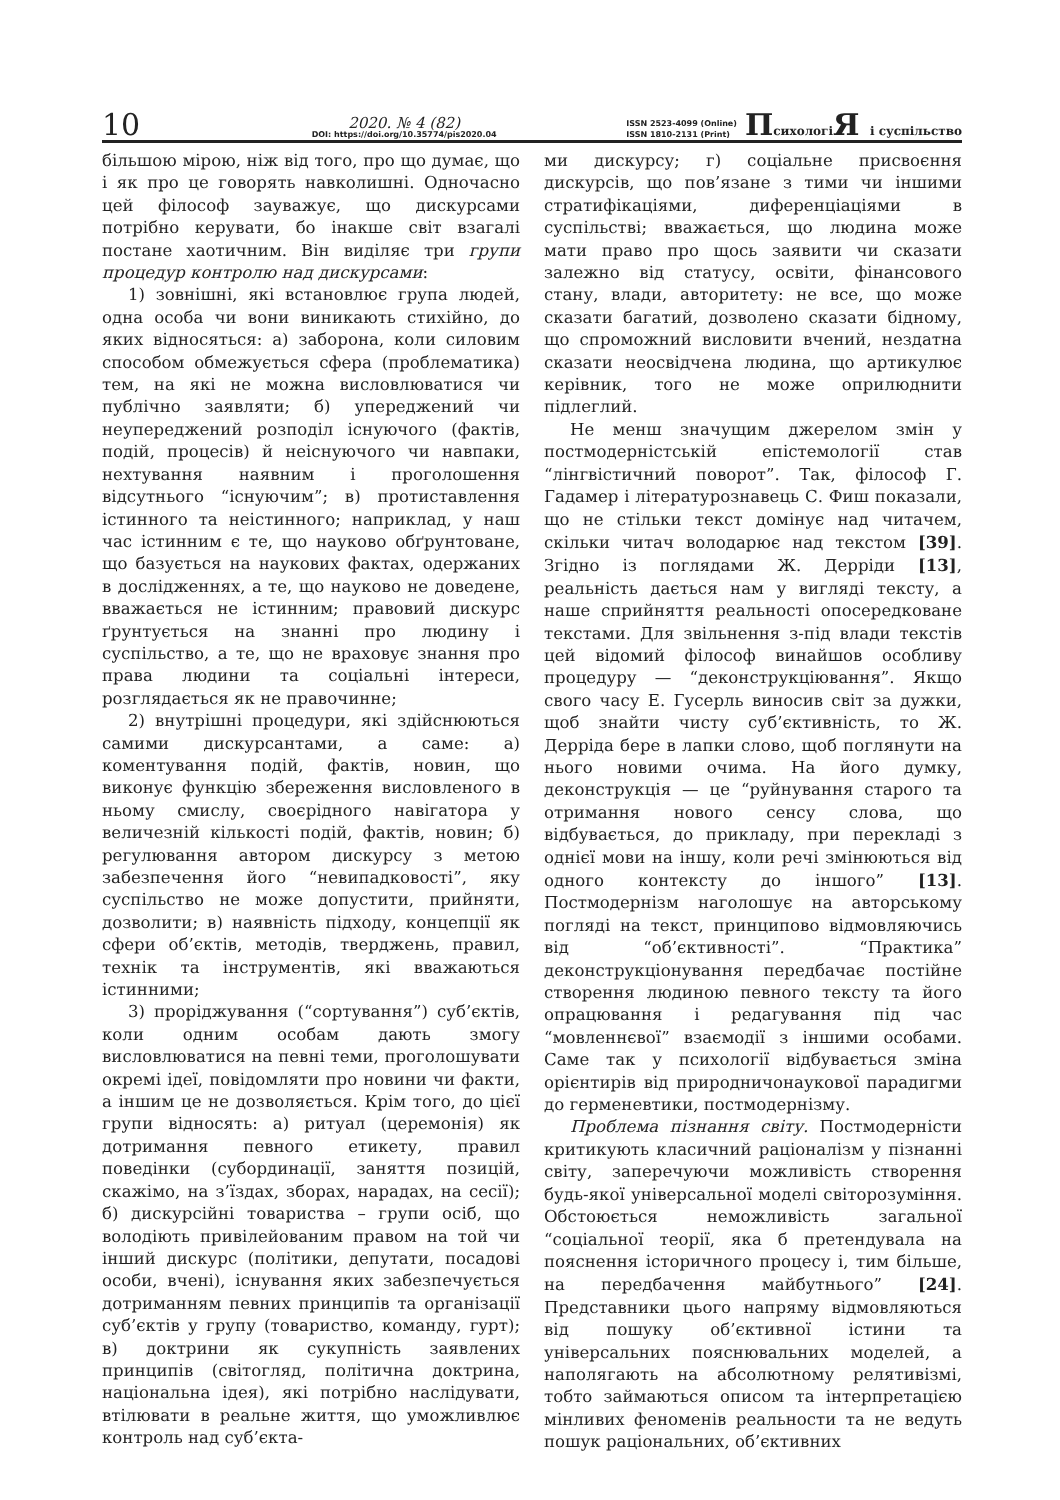10
2020. № 4 (82)
DOI: https://doi.org/10.35774/pis2020.04
ISSN 2523-4099 (Online)
ISSN 1810-2131 (Print)
Психологі Я і суспільство
більшою мірою, ніж від того, про що думає, що і як про це говорять навколишні. Одночасно цей філософ зауважує, що дискурсами потрібно керувати, бо інакше світ взагалі постане хаотичним. Він виділяє три групи процедур контролю над дискурсами:
1) зовнішні, які встановлює група людей, одна особа чи вони виникають стихійно, до яких відносяться: а) заборона, коли силовим способом обмежується сфера (проблематика) тем, на які не можна висловлюватися чи публічно заявляти; б) упереджений чи неупереджений розподіл існуючого (фактів, подій, процесів) й неіснуючого чи навпаки, нехтування наявним і проголошення відсутнього “існуючим”; в) протиставлення істинного та неістинного; наприклад, у наш час істинним є те, що науково обґрунтоване, що базується на наукових фактах, одержаних в дослідженнях, а те, що науково не доведене, вважається не істинним; правовий дискурс ґрунтується на знанні про людину і суспільство, а те, що не враховує знання про права людини та соціальні інтереси, розглядається як не правочинне;
2) внутрішні процедури, які здійснюються самими дискурсантами, а саме: а) коментування подій, фактів, новин, що виконує функцію збереження висловленого в ньому смислу, своєрідного навігатора у величезній кількості подій, фактів, новин; б) регулювання автором дискурсу з метою забезпечення його “невипадковості”, яку суспільство не може допустити, прийняти, дозволити; в) наявність підходу, концепції як сфери об’єктів, методів, тверджень, правил, технік та інструментів, які вважаються істинними;
3) проріджування (“сортування”) суб’єктів, коли одним особам дають змогу висловлюватися на певні теми, проголошувати окремі ідеї, повідомляти про новини чи факти, а іншим це не дозволяється. Крім того, до цієї групи відносять: а) ритуал (церемонія) як дотримання певного етикету, правил поведінки (субординації, заняття позицій, скажімо, на з’їздах, зборах, нарадах, на сесії); б) дискурсійні товариства – групи осіб, що володіють привілейованим правом на той чи інший дискурс (політики, депутати, посадові особи, вчені), існування яких забезпечується дотриманням певних принципів та організації суб’єктів у групу (товариство, команду, гурт); в) доктрини як сукупність заявлених принципів (світогляд, політична доктрина, національна ідея), які потрібно наслідувати, втілювати в реальне життя, що уможливлює контроль над суб’єкта-
ми дискурсу; г) соціальне присвоєння дискурсів, що пов’язане з тими чи іншими стратифікаціями, диференціаціями в суспільстві; вважається, що людина може мати право про щось заявити чи сказати залежно від статусу, освіти, фінансового стану, влади, авторитету: не все, що може сказати багатий, дозволено сказати бідному, що спроможний висловити вчений, нездатна сказати неосвідчена людина, що артикулює керівник, того не може оприлюднити підлеглий.
Не менш значущим джерелом змін у постмодерністській епістемології став “лінгвістичний поворот”. Так, філософ Г. Гадамер і літературознавець С. Фиш показали, що не стільки текст домінує над читачем, скільки читач володарює над текстом [39]. Згідно із поглядами Ж. Дерріди [13], реальність дається нам у вигляді тексту, а наше сприйняття реальності опосередковане текстами. Для звільнення з-під влади текстів цей відомий філософ винайшов особливу процедуру — “деконструкціювання”. Якщо свого часу Е. Гусерль виносив світ за дужки, щоб знайти чисту суб’єктивність, то Ж. Дерріда бере в лапки слово, щоб поглянути на нього новими очима. На його думку, деконструкція — це “руйнування старого та отримання нового сенсу слова, що відбувається, до прикладу, при перекладі з однієї мови на іншу, коли речі змінюються від одного контексту до іншого” [13]. Постмодернізм наголошує на авторському погляді на текст, принципово відмовляючись від “об’єктивності”. “Практика” деконструкціонування передбачає постійне створення людиною певного тексту та його опрацювання і редагування під час “мовленнєвої” взаємодії з іншими особами. Саме так у психології відбувається зміна орієнтирів від природничонаукової парадигми до герменевтики, постмодернізму.
Проблема пізнання світу. Постмодерністи критикують класичний раціоналізм у пізнанні світу, заперечуючи можливість створення будь-якої універсальної моделі світорозуміння. Обстоюється неможливість загальної “соціальної теорії, яка б претендувала на пояснення історичного процесу і, тим більше, на передбачення майбутнього” [24]. Представники цього напряму відмовляються від пошуку об’єктивної істини та універсальних пояснювальних моделей, а наполягають на абсолютному релятивізмі, тобто займаються описом та інтерпретацією мінливих феноменів реальности та не ведуть пошук раціональних, об’єктивних